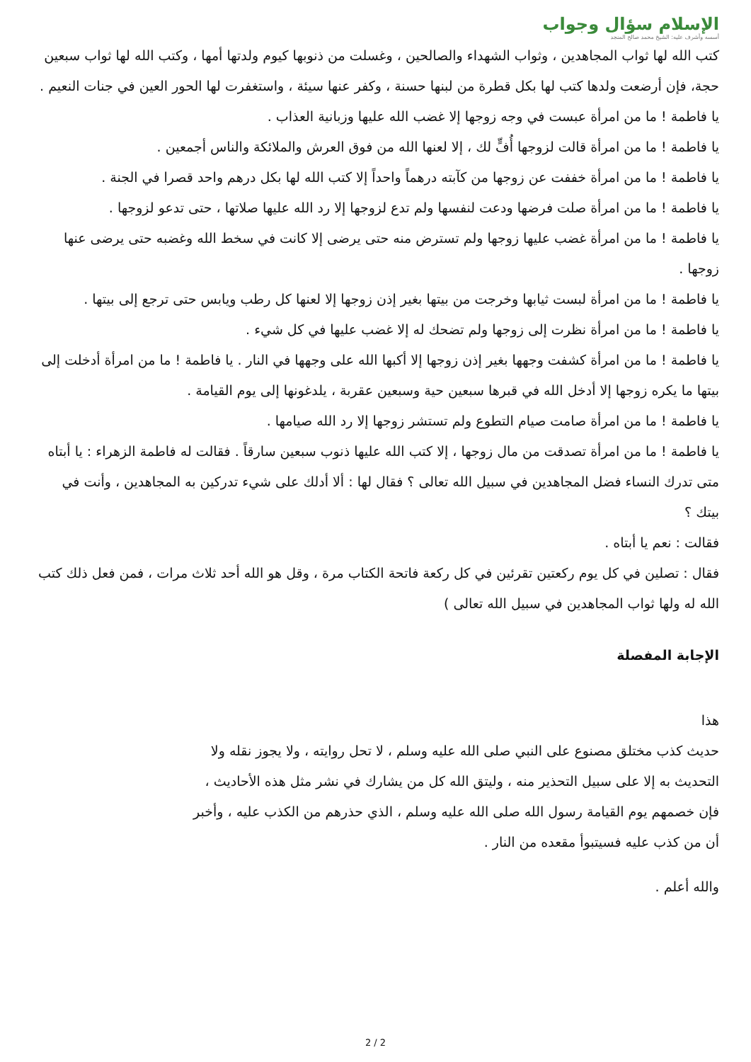الإسلام سؤال وجواب
أسسه وأشرف عليه: الشيخ محمد صالح المنجد
كتب الله لها ثواب المجاهدين ، وثواب الشهداء والصالحين ، وغسلت من ذنوبها كيوم ولدتها أمها ، وكتب الله لها ثواب سبعين حجة، فإن أرضعت ولدها كتب لها بكل قطرة من لبنها حسنة ، وكفر عنها سيئة ، واستغفرت لها الحور العين في جنات النعيم .
يا فاطمة ! ما من امرأة عبست في وجه زوجها إلا غضب الله عليها وزبانية العذاب .
يا فاطمة ! ما من امرأة قالت لزوجها أُفٍّ لك ، إلا لعنها الله من فوق العرش والملائكة والناس أجمعين .
يا فاطمة ! ما من امرأة خففت عن زوجها من كآبته درهماً واحداً إلا كتب الله لها بكل درهم واحد قصرا في الجنة .
يا فاطمة ! ما من امرأة صلت فرضها ودعت لنفسها ولم تدع لزوجها إلا رد الله عليها صلاتها ، حتى تدعو لزوجها .
يا فاطمة ! ما من امرأة غضب عليها زوجها ولم تسترض منه حتى يرضى إلا كانت في سخط الله وغضبه حتى يرضى عنها زوجها .
يا فاطمة ! ما من امرأة لبست ثيابها وخرجت من بيتها بغير إذن زوجها إلا لعنها كل رطب ويابس حتى ترجع إلى بيتها .
يا فاطمة ! ما من امرأة نظرت إلى زوجها ولم تضحك له إلا غضب عليها في كل شيء .
يا فاطمة ! ما من امرأة كشفت وجهها بغير إذن زوجها إلا أكبها الله على وجهها في النار . يا فاطمة ! ما من امرأة أدخلت إلى بيتها ما يكره زوجها إلا أدخل الله في قبرها سبعين حية وسبعين عقربة ، يلدغونها إلى يوم القيامة .
يا فاطمة ! ما من امرأة صامت صيام التطوع ولم تستشر زوجها إلا رد الله صيامها .
يا فاطمة ! ما من امرأة تصدقت من مال زوجها ، إلا كتب الله عليها ذنوب سبعين سارقاً . فقالت له فاطمة الزهراء : يا أبتاه متى تدرك النساء فضل المجاهدين في سبيل الله تعالى ؟ فقال لها : ألا أدلك على شيء تدركين به المجاهدين ، وأنت في بيتك ؟
فقالت : نعم يا أبتاه .
فقال : تصلين في كل يوم ركعتين تقرئين في كل ركعة فاتحة الكتاب مرة ، وقل هو الله أحد ثلاث مرات ، فمن فعل ذلك كتب الله له ولها ثواب المجاهدين في سبيل الله تعالى )
الإجابة المفصلة
هذا
حديث كذب مختلق مصنوع على النبي صلى الله عليه وسلم ، لا تحل روايته ، ولا يجوز نقله ولا التحديث به إلا على سبيل التحذير منه ، وليتق الله كل من يشارك في نشر مثل هذه الأحاديث ، فإن خصمهم يوم القيامة رسول الله صلى الله عليه وسلم ، الذي حذرهم من الكذب عليه ، وأخبر أن من كذب عليه فسيتبوأ مقعده من النار .
والله أعلم .
2 / 2